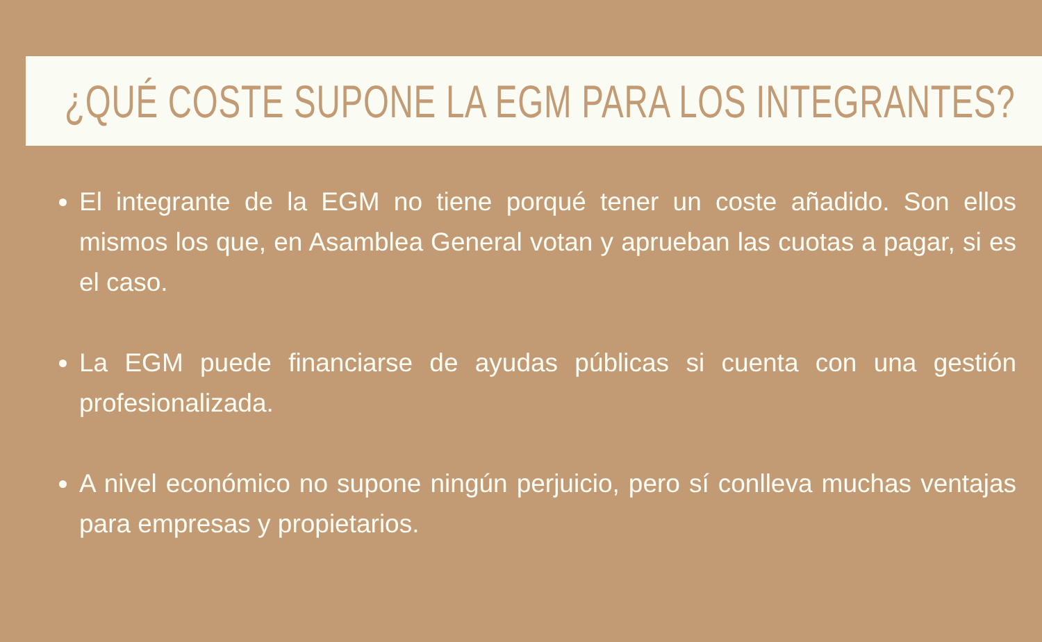¿QUÉ COSTE SUPONE LA EGM PARA LOS INTEGRANTES?
El integrante de la EGM no tiene porqué tener un coste añadido. Son ellos mismos los que, en Asamblea General votan y aprueban las cuotas a pagar, si es el caso.
La EGM puede financiarse de ayudas públicas si cuenta con una gestión profesionalizada.
A nivel económico no supone ningún perjuicio, pero sí conlleva muchas ventajas para empresas y propietarios.